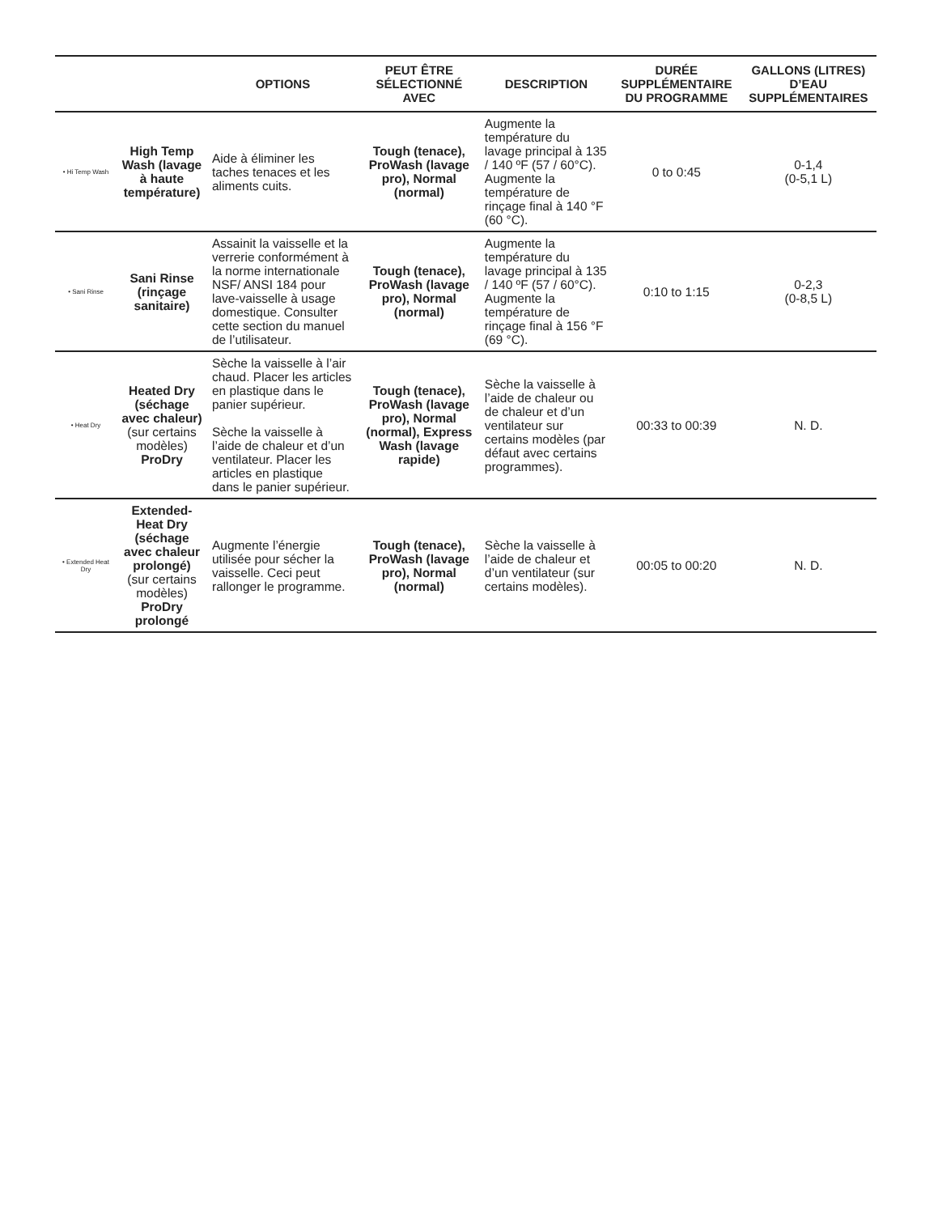| | | OPTIONS | PEUT ÊTRE SÉLECTIONNÉ AVEC | DESCRIPTION | DURÉE SUPPLÉMENTAIRE DU PROGRAMME | GALLONS (LITRES) D’EAU SUPPLÉMENTAIRES |
| --- | --- | --- | --- | --- | --- | --- |
| • Hi Temp Wash | High Temp Wash (lavage à haute température) | Aide à éliminer les taches tenaces et les aliments cuits. | Tough (tenace), ProWash (lavage pro), Normal (normal) | Augmente la température du lavage principal à 135 / 140 ºF (57 / 60°C). Augmente la température de rinçage final à 140 °F (60 °C). | 0 to 0:45 | 0-1,4 (0-5,1 L) |
| • Sani Rinse | Sani Rinse (rinçage sanitaire) | Assainit la vaisselle et la verrerie conformément à la norme internationale NSF/ ANSI 184 pour lave-vaisselle à usage domestique. Consulter cette section du manuel de l’utilisateur. | Tough (tenace), ProWash (lavage pro), Normal (normal) | Augmente la température du lavage principal à 135 / 140 ºF (57 / 60°C). Augmente la température de rinçage final à 156 °F (69 °C). | 0:10 to 1:15 | 0-2,3 (0-8,5 L) |
| • Heat Dry | Heated Dry (séchage avec chaleur) (sur certains modèles) ProDry | Sèche la vaisselle à l’air chaud. Placer les articles en plastique dans le panier supérieur. Sèche la vaisselle à l’aide de chaleur et d’un ventilateur. Placer les articles en plastique dans le panier supérieur. | Tough (tenace), ProWash (lavage pro), Normal (normal), Express Wash (lavage rapide) | Sèche la vaisselle à l’aide de chaleur ou de chaleur et d’un ventilateur sur certains modèles (par défaut avec certains programmes). | 00:33 to 00:39 | N. D. |
| • Extended Heat Dry | Extended-Heat Dry (séchage avec chaleur prolongé) (sur certains modèles) ProDry prolongé | Augmente l’énergie utilisée pour sécher la vaisselle. Ceci peut rallonger le programme. | Tough (tenace), ProWash (lavage pro), Normal (normal) | Sèche la vaisselle à l’aide de chaleur et d’un ventilateur (sur certains modèles). | 00:05 to 00:20 | N. D. |